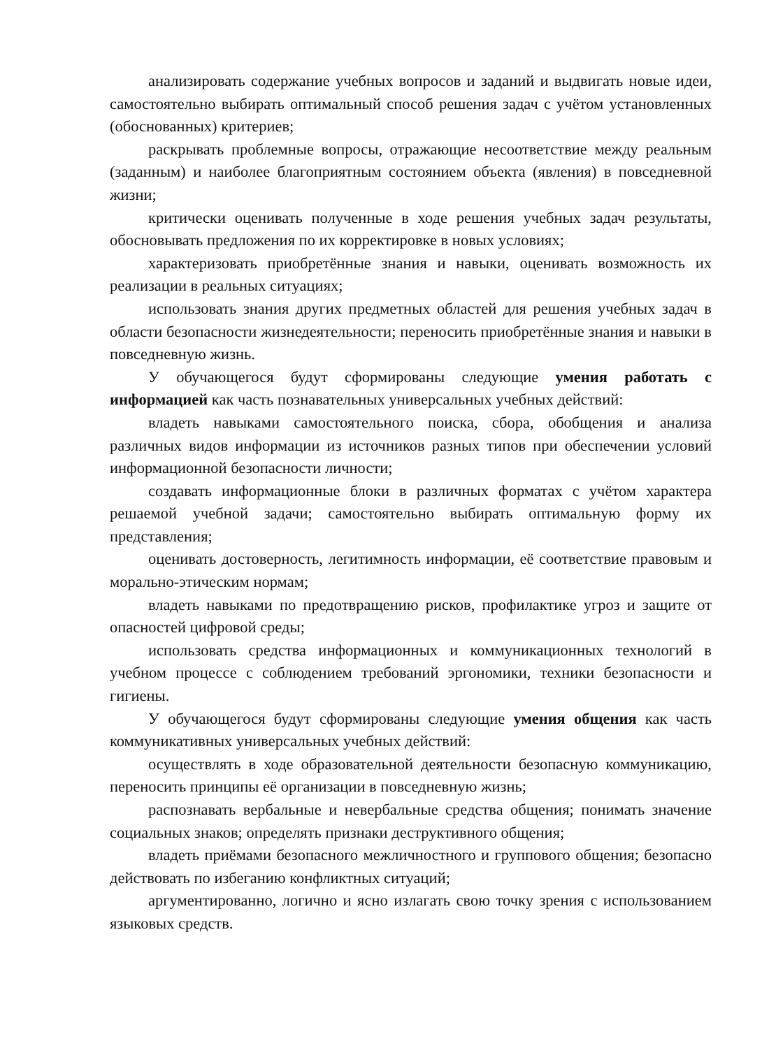анализировать содержание учебных вопросов и заданий и выдвигать новые идеи, самостоятельно выбирать оптимальный способ решения задач с учётом установленных (обоснованных) критериев;
раскрывать проблемные вопросы, отражающие несоответствие между реальным (заданным) и наиболее благоприятным состоянием объекта (явления) в повседневной жизни;
критически оценивать полученные в ходе решения учебных задач результаты, обосновывать предложения по их корректировке в новых условиях;
характеризовать приобретённые знания и навыки, оценивать возможность их реализации в реальных ситуациях;
использовать знания других предметных областей для решения учебных задач в области безопасности жизнедеятельности; переносить приобретённые знания и навыки в повседневную жизнь.
У обучающегося будут сформированы следующие умения работать с информацией как часть познавательных универсальных учебных действий:
владеть навыками самостоятельного поиска, сбора, обобщения и анализа различных видов информации из источников разных типов при обеспечении условий информационной безопасности личности;
создавать информационные блоки в различных форматах с учётом характера решаемой учебной задачи; самостоятельно выбирать оптимальную форму их представления;
оценивать достоверность, легитимность информации, её соответствие правовым и морально-этическим нормам;
владеть навыками по предотвращению рисков, профилактике угроз и защите от опасностей цифровой среды;
использовать средства информационных и коммуникационных технологий в учебном процессе с соблюдением требований эргономики, техники безопасности и гигиены.
У обучающегося будут сформированы следующие умения общения как часть коммуникативных универсальных учебных действий:
осуществлять в ходе образовательной деятельности безопасную коммуникацию, переносить принципы её организации в повседневную жизнь;
распознавать вербальные и невербальные средства общения; понимать значение социальных знаков; определять признаки деструктивного общения;
владеть приёмами безопасного межличностного и группового общения; безопасно действовать по избеганию конфликтных ситуаций;
аргументированно, логично и ясно излагать свою точку зрения с использованием языковых средств.